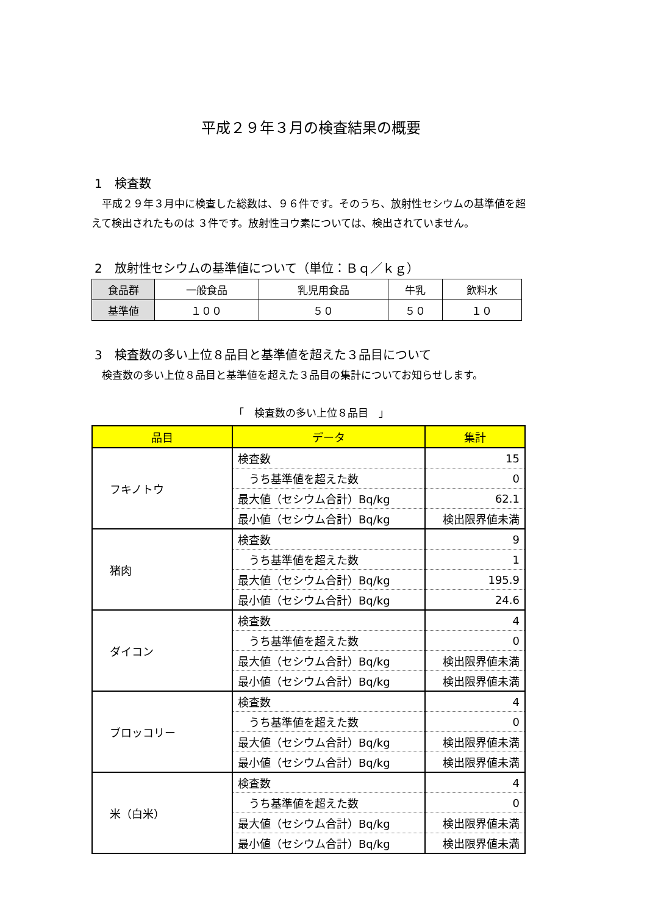平成２９年３月の検査結果の概要
1　検査数
　平成２９年３月中に検査した総数は、９６件です。そのうち、放射性セシウムの基準値を超えて検出されたものは ３件です。放射性ヨウ素については、検出されていません。
2　放射性セシウムの基準値について（単位：Ｂｑ／ｋｇ）
| 食品群 | 一般食品 | 乳児用食品 | 牛乳 | 飲料水 |
| 基準値 | １００ | ５０ | ５０ | １０ |
3　検査数の多い上位８品目と基準値を超えた３品目について
　検査数の多い上位８品目と基準値を超えた３品目の集計についてお知らせします。
「　検査数の多い上位８品目　」
| 品目 | データ | 集計 |
| --- | --- | --- |
| フキノトウ | 検査数 | 15 |
| | うち基準値を超えた数 | 0 |
| | 最大値（セシウム合計）Bq/kg | 62.1 |
| | 最小値（セシウム合計）Bq/kg | 検出限界値未満 |
| 猪肉 | 検査数 | 9 |
| | うち基準値を超えた数 | 1 |
| | 最大値（セシウム合計）Bq/kg | 195.9 |
| | 最小値（セシウム合計）Bq/kg | 24.6 |
| ダイコン | 検査数 | 4 |
| | うち基準値を超えた数 | 0 |
| | 最大値（セシウム合計）Bq/kg | 検出限界値未満 |
| | 最小値（セシウム合計）Bq/kg | 検出限界値未満 |
| ブロッコリー | 検査数 | 4 |
| | うち基準値を超えた数 | 0 |
| | 最大値（セシウム合計）Bq/kg | 検出限界値未満 |
| | 最小値（セシウム合計）Bq/kg | 検出限界値未満 |
| 米（白米） | 検査数 | 4 |
| | うち基準値を超えた数 | 0 |
| | 最大値（セシウム合計）Bq/kg | 検出限界値未満 |
| | 最小値（セシウム合計）Bq/kg | 検出限界値未満 |